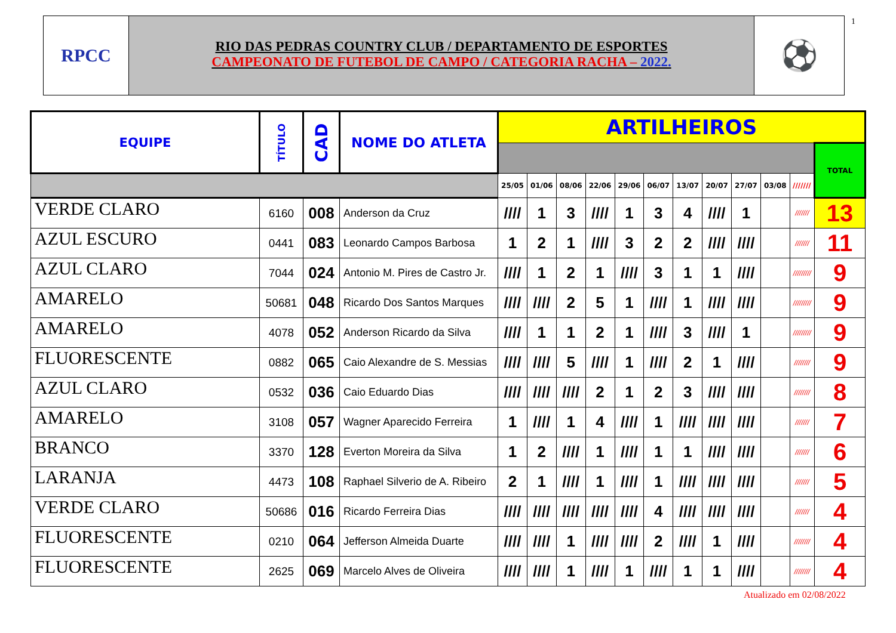RPCC
RIO DAS PEDRAS COUNTRY CLUB / DEPARTAMENTO DE ESPORTES
CAMPEONATO DE FUTEBOL DE CAMPO / CATEGORIA RACHA – 2022.
⚽
1
| EQUIPE | TÍTULO | CAD | NOME DO ATLETA | ARTILHEIROS | | | | | | | | | | | |
| --- | --- | --- | --- | --- | --- | --- | --- | --- | --- | --- | --- | --- | --- | --- | --- |
| | | | | | | | | | | | | | | | TOTAL |
| | | | | 25/05 | 01/06 | 08/06 | 22/06 | 29/06 | 06/07 | 13/07 | 20/07 | 27/07 | 03/08 | /////// | |
| VERDE CLARO | 6160 | 008 | Anderson da Cruz | //// | 1 | 3 | //// | 1 | 3 | 4 | //// | 1 | | /////// | 13 |
| AZUL ESCURO | 0441 | 083 | Leonardo Campos Barbosa | 1 | 2 | 1 | //// | 3 | 2 | 2 | //// | //// | | /////// | 11 |
| AZUL CLARO | 7044 | 024 | Antonio M. Pires de Castro Jr. | //// | 1 | 2 | 1 | //// | 3 | 1 | 1 | //// | | ///////// | 9 |
| AMARELO | 50681 | 048 | Ricardo Dos Santos Marques | //// | //// | 2 | 5 | 1 | //// | 1 | //// | //// | | ///////// | 9 |
| AMARELO | 4078 | 052 | Anderson Ricardo da Silva | //// | 1 | 1 | 2 | 1 | //// | 3 | //// | 1 | | ///////// | 9 |
| FLUORESCENTE | 0882 | 065 | Caio Alexandre de S. Messias | //// | //// | 5 | //// | 1 | //// | 2 | 1 | //// | | //////// | 9 |
| AZUL CLARO | 0532 | 036 | Caio Eduardo Dias | //// | //// | //// | 2 | 1 | 2 | 3 | //// | //// | | //////// | 8 |
| AMARELO | 3108 | 057 | Wagner Aparecido Ferreira | 1 | //// | 1 | 4 | //// | 1 | //// | //// | //// | | /////// | 7 |
| BRANCO | 3370 | 128 | Everton Moreira da Silva | 1 | 2 | //// | 1 | //// | 1 | 1 | //// | //// | | /////// | 6 |
| LARANJA | 4473 | 108 | Raphael Silverio de A. Ribeiro | 2 | 1 | //// | 1 | //// | 1 | //// | //// | //// | | /////// | 5 |
| VERDE CLARO | 50686 | 016 | Ricardo Ferreira Dias | //// | //// | //// | //// | //// | 4 | //// | //// | //// | | /////// | 4 |
| FLUORESCENTE | 0210 | 064 | Jefferson Almeida Duarte | //// | //// | 1 | //// | //// | 2 | //// | 1 | //// | | //////// | 4 |
| FLUORESCENTE | 2625 | 069 | Marcelo Alves de Oliveira | //// | //// | 1 | //// | 1 | //// | 1 | 1 | //// | | //////// | 4 |
Atualizado em 02/08/2022